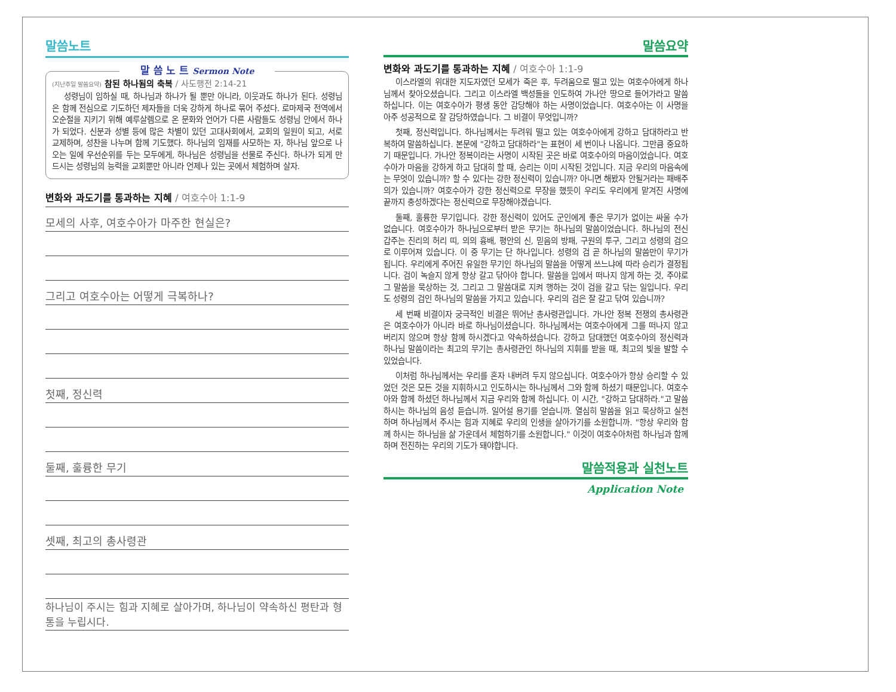말씀노트
말 씀 노 트 Sermon Note
(지난주일 말씀요약) 참된 하나됨의 축복 / 사도행전 2:14-21
성령님이 임하실 때, 하나님과 하나가 될 뿐만 아니라, 이웃과도 하나가 된다. 성령님은 함께 전심으로 기도하던 제자들을 더욱 강하게 하나로 묶어 주셨다. 로마제국 전역에서 오순절을 지키기 위해 예루살렘으로 온 문화와 언어가 다른 사람들도 성령님 안에서 하나가 되었다. 신분과 성별 등에 많은 차별이 있던 고대사회에서, 교회의 일원이 되고, 서로 교제하며, 성찬을 나누며 함께 기도했다. 하나님의 임재를 사모하는 자, 하나님 앞으로 나오는 일에 우선순위를 두는 모두에게, 하나님은 성령님을 선물로 주신다. 하나가 되게 만드시는 성령님의 능력을 교회뿐만 아니라 언제나 있는 곳에서 체험하며 살자.
변화와 과도기를 통과하는 지혜 / 여호수아 1:1-9
모세의 사후, 여호수아가 마주한 현실은?
그리고 여호수아는 어떻게 극복하나?
첫째, 정신력
둘째, 훌륭한 무기
셋째, 최고의 총사령관
하나님이 주시는 힘과 지혜로 살아가며, 하나님이 약속하신 평탄과 형통을 누립시다.
말씀요약
변화와 과도기를 통과하는 지혜 / 여호수아 1:1-9
이스라엘의 위대한 지도자였던 모세가 죽은 후, 두려움으로 떨고 있는 여호수아에게 하나님께서 찾아오셨습니다. 그리고 이스라엘 백성들을 인도하여 가나안 땅으로 들어가라고 말씀하십니다. 이는 여호수아가 평생 동안 감당해야 하는 사명이었습니다. 여호수아는 이 사명을 아주 성공적으로 잘 감당하였습니다. 그 비결이 무엇입니까?
첫째, 정신력입니다. 하나님께서는 두려워 떨고 있는 여호수아에게 강하고 담대하라고 반복하여 말씀하십니다. 본문에 "강하고 담대하라"는 표현이 세 번이나 나옵니다. 그만큼 중요하기 때문입니다. 가나안 정복이라는 사명이 시작된 곳은 바로 여호수아의 마음이었습니다. 여호수아가 마음을 강하게 하고 담대히 할 때, 승리는 이미 시작된 것입니다. 지금 우리의 마음속에는 무엇이 있습니까? 할 수 있다는 강한 정신력이 있습니까? 아니면 해봤자 안될거라는 패배주의가 있습니까? 여호수아가 강한 정신력으로 무장을 했듯이 우리도 우리에게 맡겨진 사명에 끝까지 충성하겠다는 정신력으로 무장해야겠습니다.
둘째, 훌륭한 무기입니다. 강한 정신력이 있어도 군인에게 좋은 무기가 없이는 싸울 수가 없습니다. 여호수아가 하나님으로부터 받은 무기는 하나님의 말씀이었습니다. 하나님의 전신갑주는 진리의 허리 띠, 의의 흉배, 평안의 신, 믿음의 방패, 구원의 투구, 그리고 성령의 검으로 이루어져 있습니다. 이 중 무기는 단 하나입니다. 성령의 검 곧 하나님의 말씀만이 무기가 됩니다. 우리에게 주어진 유일한 무기인 하나님의 말씀을 어떻게 쓰느냐에 따라 승리가 결정됩니다. 검이 녹슬지 않게 항상 갈고 닦아야 합니다. 말씀을 입에서 떠나지 않게 하는 것, 주야로 그 말씀을 묵상하는 것, 그리고 그 말씀대로 지켜 행하는 것이 검을 갈고 닦는 일입니다. 우리도 성령의 검인 하나님의 말씀을 가지고 있습니다. 우리의 검은 잘 갈고 닦여 있습니까?
세 번째 비결이자 궁극적인 비결은 뛰어난 총사령관입니다. 가나안 정복 전쟁의 총사령관은 여호수아가 아니라 바로 하나님이셨습니다. 하나님께서는 여호수아에게 그를 떠나지 않고 버리지 않으며 항상 함께 하시겠다고 약속하셨습니다. 강하고 담대했던 여호수아의 정신력과 하나님 말씀이라는 최고의 무기는 총사령관인 하나님의 지휘를 받을 때, 최고의 빛을 발할 수 있었습니다.
이처럼 하나님께서는 우리를 혼자 내버려 두지 않으십니다. 여호수아가 항상 승리할 수 있었던 것은 모든 것을 지휘하시고 인도하시는 하나님께서 그와 함께 하셨기 때문입니다. 여호수아와 함께 하셨던 하나님께서 지금 우리와 함께 하십니다. 이 시간, "강하고 담대하라."고 말씀하시는 하나님의 음성 듣습니까. 일어설 용기를 얻습니까. 열심히 말씀을 읽고 묵상하고 실천하며 하나님께서 주시는 힘과 지혜로 우리의 인생을 살아가기를 소원합니까. "항상 우리와 함께 하시는 하나님을 삶 가운데서 체험하기를 소원합니다." 이것이 여호수아처럼 하나님과 함께 하며 전진하는 우리의 기도가 돼야합니다.
말씀적용과 실천노트
Application Note